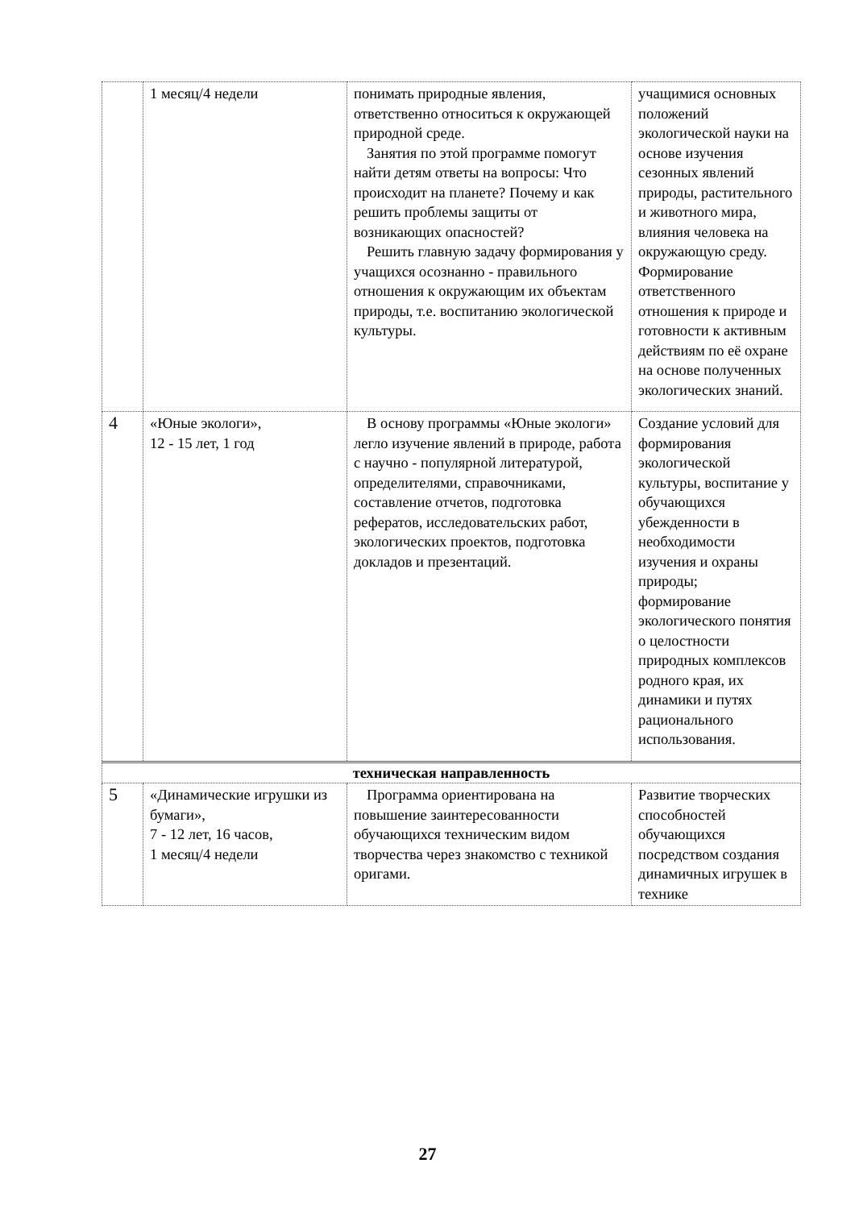| | 1 месяц/4 недели | понимать природные явления, ответственно относиться к окружающей природной среде. Занятия по этой программе помогут найти детям ответы на вопросы: Что происходит на планете? Почему и как решить проблемы защиты от возникающих опасностей? Решить главную задачу формирования у учащихся осознанно - правильного отношения к окружающим их объектам природы, т.е. воспитанию экологической культуры. | учащимися основных положений экологической науки на основе изучения сезонных явлений природы, растительного и животного мира, влияния человека на окружающую среду. Формирование ответственного отношения к природе и готовности к активным действиям по её охране на основе полученных экологических знаний. |
| 4 | «Юные экологи», 12 - 15 лет, 1 год | В основу программы «Юные экологи» легло изучение явлений в природе, работа с научно - популярной литературой, определителями, справочниками, составление отчетов, подготовка рефератов, исследовательских работ, экологических проектов, подготовка докладов и презентаций. | Создание условий для формирования экологической культуры, воспитание у обучающихся убежденности в необходимости изучения и охраны природы; формирование экологического понятия о целостности природных комплексов родного края, их динамики и путях рационального использования. |
| техническая направленность | | | |
| 5 | «Динамические игрушки из бумаги», 7 - 12 лет, 16 часов, 1 месяц/4 недели | Программа ориентирована на повышение заинтересованности обучающихся техническим видом творчества через знакомство с техникой оригами. | Развитие творческих способностей обучающихся посредством создания динамичных игрушек в технике |
27